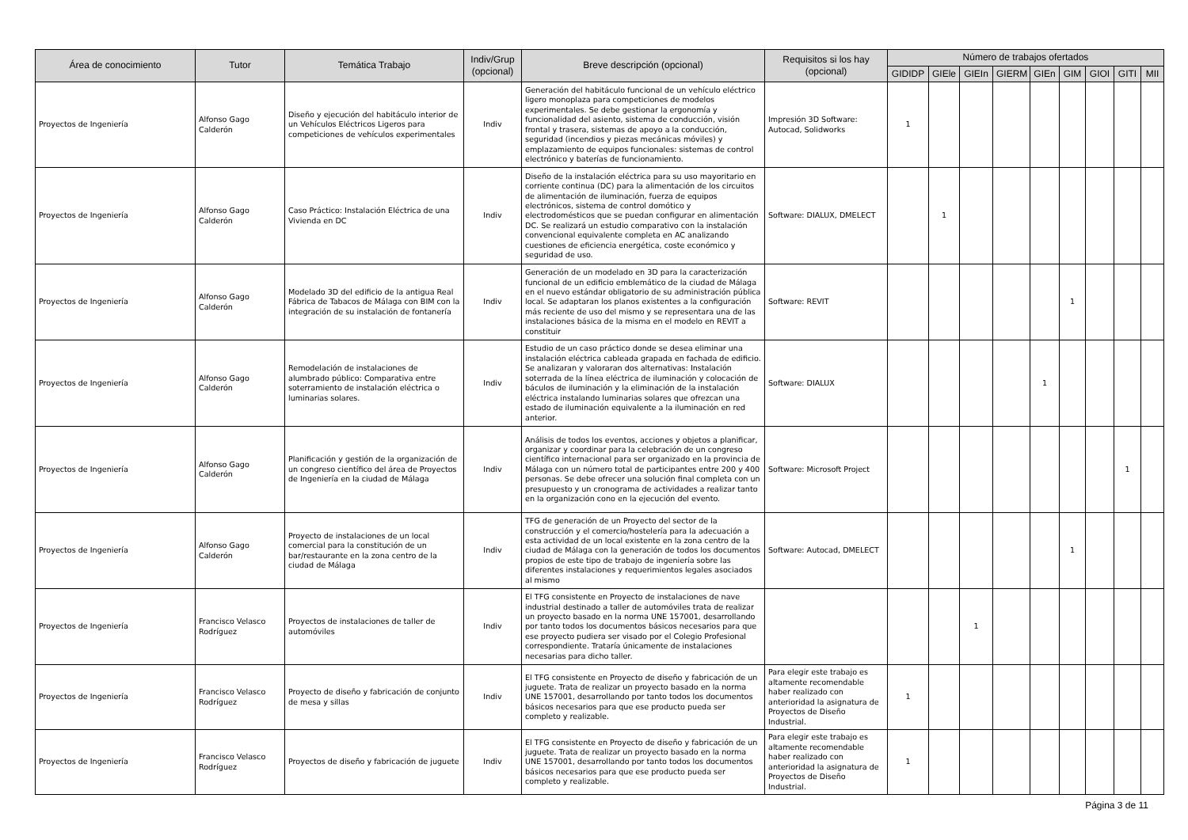| Área de conocimiento | Tutor | Temática Trabajo | Indiv/Grup (opcional) | Breve descripción (opcional) | Requisitos si los hay (opcional) | Número de trabajos ofertados | | | | | | | | |
| --- | --- | --- | --- | --- | --- | --- | --- | --- | --- | --- | --- | --- | --- | --- |
| | | | | | | GIDIDP | GIEle | GIEIn | GIERM | GIEn | GIM | GIOI | GITI | MII |
| Proyectos de Ingeniería | Alfonso Gago Calderón | Diseño y ejecución del habitáculo interior de un Vehículos Eléctricos Ligeros para competiciones de vehículos experimentales | Indiv | Generación del habitáculo funcional de un vehículo eléctrico ligero monoplaza para competiciones de modelos experimentales. Se debe gestionar la ergonomía y funcionalidad del asiento, sistema de conducción, visión frontal y trasera, sistemas de apoyo a la conducción, seguridad (incendios y piezas mecánicas móviles) y emplazamiento de equipos funcionales: sistemas de control electrónico y baterías de funcionamiento. | Impresión 3D Software: Autocad, Solidworks | 1 | | | | | | | | |
| Proyectos de Ingeniería | Alfonso Gago Calderón | Caso Práctico: Instalación Eléctrica de una Vivienda en DC | Indiv | Diseño de la instalación eléctrica para su uso mayoritario en corriente continua (DC) para la alimentación de los circuitos de alimentación de iluminación, fuerza de equipos electrónicos, sistema de control domótico y electrodomésticos que se puedan configurar en alimentación DC. Se realizará un estudio comparativo con la instalación convencional equivalente completa en AC analizando cuestiones de eficiencia energética, coste económico y seguridad de uso. | Software: DIALUX, DMELECT | | 1 | | | | | | | |
| Proyectos de Ingeniería | Alfonso Gago Calderón | Modelado 3D del edificio de la antigua Real Fábrica de Tabacos de Málaga con BIM con la integración de su instalación de fontanería | Indiv | Generación de un modelado en 3D para la caracterización funcional de un edificio emblemático de la ciudad de Málaga en el nuevo estándar obligatorio de su administración pública local. Se adaptaran los planos existentes a la configuración más reciente de uso del mismo y se representara una de las instalaciones básica de la misma en el modelo en REVIT a constituir | Software: REVIT | | | | | | 1 | | | |
| Proyectos de Ingeniería | Alfonso Gago Calderón | Remodelación de instalaciones de alumbrado público: Comparativa entre soterramiento de instalación eléctrica o luminarias solares. | Indiv | Estudio de un caso práctico donde se desea eliminar una instalación eléctrica cableada grapada en fachada de edificio. Se analizaran y valoraran dos alternativas: Instalación soterrada de la línea eléctrica de iluminación y colocación de báculos de iluminación y la eliminación de la instalación eléctrica instalando luminarias solares que ofrezcan una estado de iluminación equivalente a la iluminación en red anterior. | Software: DIALUX | | | | | 1 | | | | |
| Proyectos de Ingeniería | Alfonso Gago Calderón | Planificación y gestión de la organización de un congreso científico del área de Proyectos de Ingeniería en la ciudad de Málaga | Indiv | Análisis de todos los eventos, acciones y objetos a planificar, organizar y coordinar para la celebración de un congreso científico internacional para ser organizado en la provincia de Málaga con un número total de participantes entre 200 y 400 personas. Se debe ofrecer una solución final completa con un presupuesto y un cronograma de actividades a realizar tanto en la organización cono en la ejecución del evento. | Software: Microsoft Project | | | | | | | | 1 | |
| Proyectos de Ingeniería | Alfonso Gago Calderón | Proyecto de instalaciones de un local comercial para la constitución de un bar/restaurante en la zona centro de la ciudad de Málaga | Indiv | TFG de generación de un Proyecto del sector de la construcción y el comercio/hostelería para la adecuación a esta actividad de un local existente en la zona centro de la ciudad de Málaga con la generación de todos los documentos propios de este tipo de trabajo de ingeniería sobre las diferentes instalaciones y requerimientos legales asociados al mismo | Software: Autocad, DMELECT | | | | | | 1 | | | |
| Proyectos de Ingeniería | Francisco Velasco Rodríguez | Proyectos de instalaciones de taller de automóviles | Indiv | El TFG consistente en Proyecto de instalaciones de nave industrial destinado a taller de automóviles trata de realizar un proyecto basado en la norma UNE 157001, desarrollando por tanto todos los documentos básicos necesarios para que ese proyecto pudiera ser visado por el Colegio Profesional correspondiente. Trataría únicamente de instalaciones necesarias para dicho taller. | | | | 1 | | | | | | |
| Proyectos de Ingeniería | Francisco Velasco Rodríguez | Proyecto de diseño y fabricación de conjunto de mesa y sillas | Indiv | El TFG consistente en Proyecto de diseño y fabricación de un juguete. Trata de realizar un proyecto basado en la norma UNE 157001, desarrollando por tanto todos los documentos básicos necesarios para que ese producto pueda ser completo y realizable. | Para elegir este trabajo es altamente recomendable haber realizado con anterioridad la asignatura de Proyectos de Diseño Industrial. | 1 | | | | | | | | |
| Proyectos de Ingeniería | Francisco Velasco Rodríguez | Proyectos de diseño y fabricación de juguete | Indiv | El TFG consistente en Proyecto de diseño y fabricación de un juguete. Trata de realizar un proyecto basado en la norma UNE 157001, desarrollando por tanto todos los documentos básicos necesarios para que ese producto pueda ser completo y realizable. | Para elegir este trabajo es altamente recomendable haber realizado con anterioridad la asignatura de Proyectos de Diseño Industrial. | 1 | | | | | | | | |
Página 3 de 11